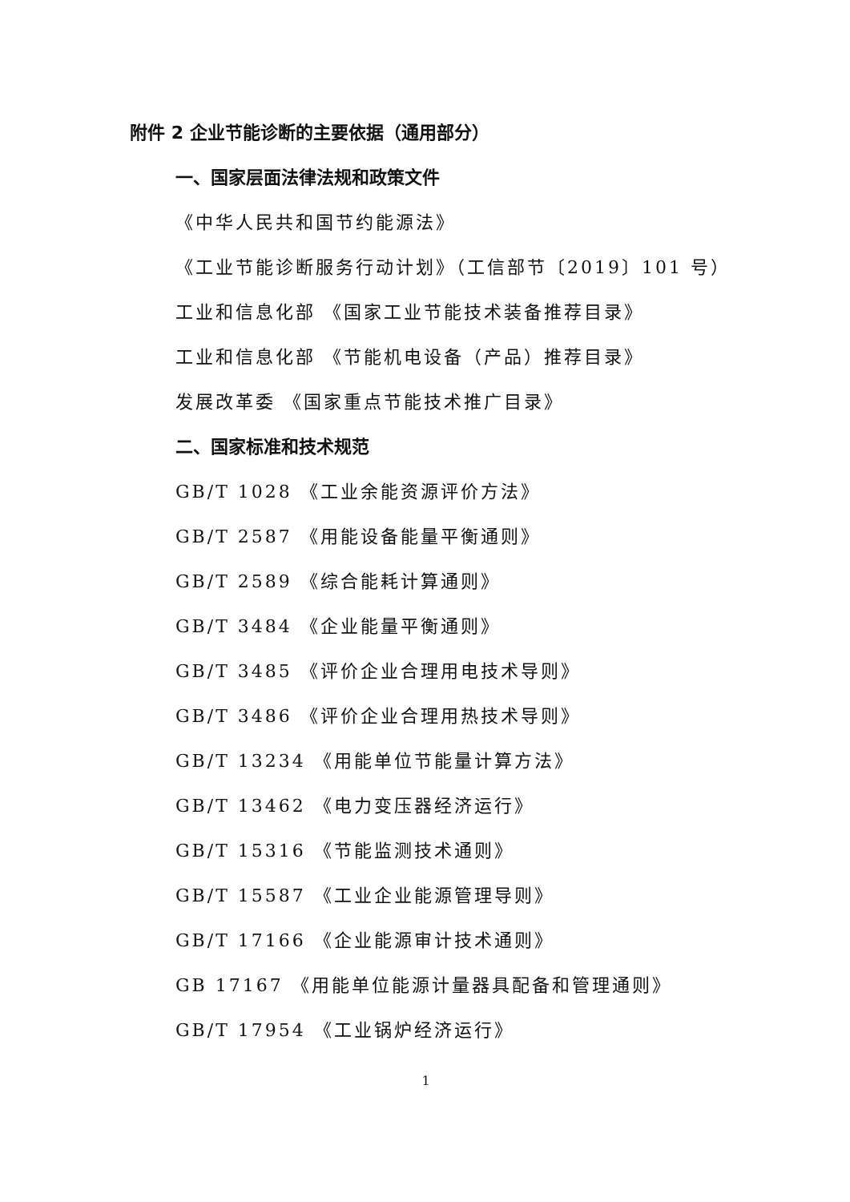附件 2 企业节能诊断的主要依据（通用部分）
一、国家层面法律法规和政策文件
《中华人民共和国节约能源法》
《工业节能诊断服务行动计划》（工信部节〔2019〕101 号）
工业和信息化部 《国家工业节能技术装备推荐目录》
工业和信息化部 《节能机电设备（产品）推荐目录》
发展改革委 《国家重点节能技术推广目录》
二、国家标准和技术规范
GB/T 1028 《工业余能资源评价方法》
GB/T 2587 《用能设备能量平衡通则》
GB/T 2589 《综合能耗计算通则》
GB/T 3484 《企业能量平衡通则》
GB/T 3485 《评价企业合理用电技术导则》
GB/T 3486 《评价企业合理用热技术导则》
GB/T 13234 《用能单位节能量计算方法》
GB/T 13462 《电力变压器经济运行》
GB/T 15316 《节能监测技术通则》
GB/T 15587 《工业企业能源管理导则》
GB/T 17166 《企业能源审计技术通则》
GB 17167 《用能单位能源计量器具配备和管理通则》
GB/T 17954 《工业锅炉经济运行》
1